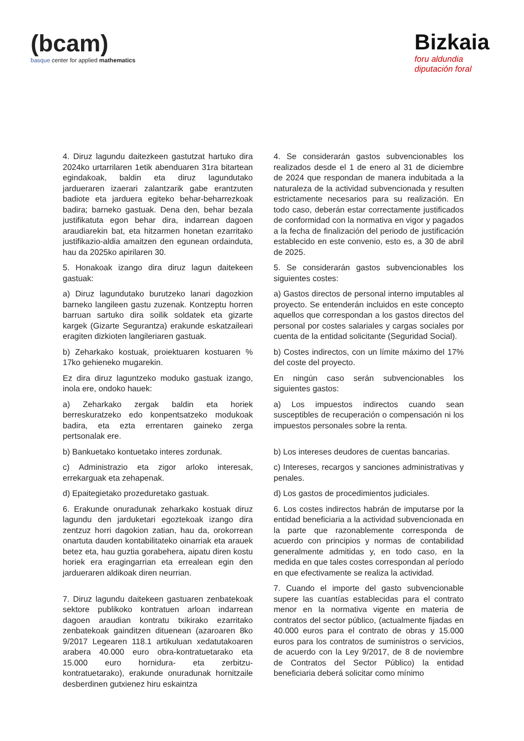(bcam)
basque center for applied mathematics
Bizkaia
foru aldundia
diputación foral
4. Diruz lagundu daitezkeen gastutzat hartuko dira 2024ko urtarrilaren 1etik abenduaren 31ra bitartean egindakoak, baldin eta diruz lagundutako jardueraren izaerari zalantzarik gabe erantzuten badiote eta jarduera egiteko behar-beharrezkoak badira; barneko gastuak. Dena den, behar bezala justifikatuta egon behar dira, indarrean dagoen araudiarekin bat, eta hitzarmen honetan ezarritako justifikazio-aldia amaitzen den egunean ordainduta, hau da 2025ko apirilaren 30.
5. Honakoak izango dira diruz lagun daitekeen gastuak:
a) Diruz lagundutako burutzeko lanari dagozkion barneko langileen gastu zuzenak. Kontzeptu horren barruan sartuko dira soilik soldatek eta gizarte kargek (Gizarte Segurantza) erakunde eskatzaileari eragiten dizkioten langileriaren gastuak.
b) Zeharkako kostuak, proiektuaren kostuaren % 17ko gehieneko mugarekin.
Ez dira diruz laguntzeko moduko gastuak izango, inola ere, ondoko hauek:
a) Zeharkako zergak baldin eta horiek berreskuratzeko edo konpentsatzeko modukoak badira, eta ezta errentaren gaineko zerga pertsonalak ere.
b) Bankuetako kontuetako interes zordunak.
c) Administrazio eta zigor arloko interesak, errekarguak eta zehapenak.
d) Epaitegietako prozeduretako gastuak.
6. Erakunde onuradunak zeharkako kostuak diruz lagundu den jarduketari egoztekoak izango dira zentzuz horri dagokion zatian, hau da, orokorrean onartuta dauden kontabilitateko oinarriak eta arauek betez eta, hau guztia gorabehera, aipatu diren kostu horiek era eragingarrian eta errealean egin den jardueraren aldikoak diren neurrian.
7. Diruz lagundu daitekeen gastuaren zenbatekoak sektore publikoko kontratuen arloan indarrean dagoen araudian kontratu txikirako ezarritako zenbatekoak gainditzen dituenean (azaroaren 8ko 9/2017 Legearen 118.1 artikuluan xedatutakoaren arabera 40.000 euro obra-kontratuetarako eta 15.000 euro hornidura- eta zerbitzu-kontratuetarako), erakunde onuradunak hornitzaile desberdinen gutxienez hiru eskaintza
4. Se considerarán gastos subvencionables los realizados desde el 1 de enero al 31 de diciembre de 2024 que respondan de manera indubitada a la naturaleza de la actividad subvencionada y resulten estrictamente necesarios para su realización. En todo caso, deberán estar correctamente justificados de conformidad con la normativa en vigor y pagados a la fecha de finalización del periodo de justificación establecido en este convenio, esto es, a 30 de abril de 2025.
5. Se considerarán gastos subvencionables los siguientes costes:
a) Gastos directos de personal interno imputables al proyecto. Se entenderán incluidos en este concepto aquellos que correspondan a los gastos directos del personal por costes salariales y cargas sociales por cuenta de la entidad solicitante (Seguridad Social).
b) Costes indirectos, con un límite máximo del 17% del coste del proyecto.
En ningún caso serán subvencionables los siguientes gastos:
a) Los impuestos indirectos cuando sean susceptibles de recuperación o compensación ni los impuestos personales sobre la renta.
b) Los intereses deudores de cuentas bancarias.
c) Intereses, recargos y sanciones administrativas y penales.
d) Los gastos de procedimientos judiciales.
6. Los costes indirectos habrán de imputarse por la entidad beneficiaria a la actividad subvencionada en la parte que razonablemente corresponda de acuerdo con principios y normas de contabilidad generalmente admitidas y, en todo caso, en la medida en que tales costes correspondan al período en que efectivamente se realiza la actividad.
7. Cuando el importe del gasto subvencionable supere las cuantías establecidas para el contrato menor en la normativa vigente en materia de contratos del sector público, (actualmente fijadas en 40.000 euros para el contrato de obras y 15.000 euros para los contratos de suministros o servicios, de acuerdo con la Ley 9/2017, de 8 de noviembre de Contratos del Sector Público) la entidad beneficiaria deberá solicitar como mínimo